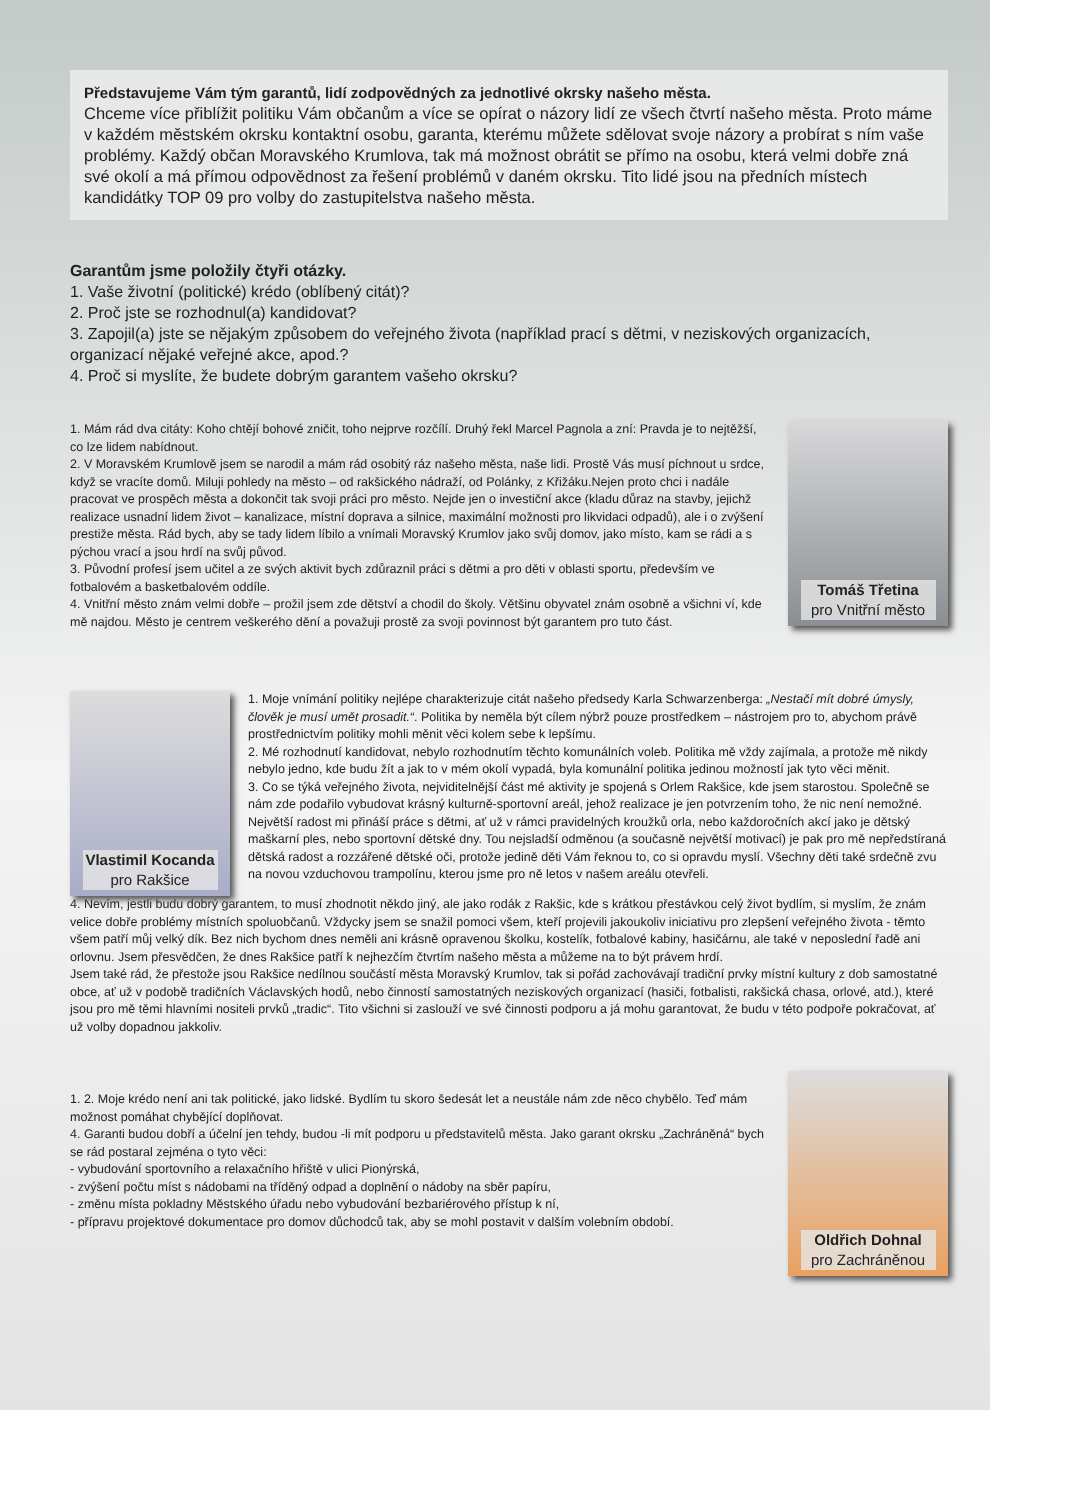Představujeme Vám tým garantů, lidí zodpovědných za jednotlivé okrsky našeho města.
Chceme více přiblížit politiku Vám občanům a více se opírat o názory lidí ze všech čtvrtí našeho města. Proto máme v každém městském okrsku kontaktní osobu, garanta, kterému můžete sdělovat svoje názory a probírat s ním vaše problémy. Každý občan Moravského Krumlova, tak má možnost obrátit se přímo na osobu, která velmi dobře zná své okolí a má přímou odpovědnost za řešení problémů v daném okrsku. Tito lidé jsou na předních místech kandidátky TOP 09 pro volby do zastupitelstva našeho města.
Garantům jsme položily čtyři otázky.
1. Vaše životní (politické) krédo (oblíbený citát)?
2. Proč jste se rozhodnul(a) kandidovat?
3. Zapojil(a) jste se nějakým způsobem do veřejného života (například prací s dětmi, v neziskových organizacích, organizací nějaké veřejné akce, apod.?
4. Proč si myslíte, že budete dobrým garantem vašeho okrsku?
1. Mám rád dva citáty: Koho chtějí bohové zničit, toho nejprve rozčílí. Druhý řekl Marcel Pagnola a zní: Pravda je to nejtěžší, co lze lidem nabídnout.
2. V Moravském Krumlově jsem se narodil a mám rád osobitý ráz našeho města, naše lidi. Prostě Vás musí píchnout u srdce, když se vracíte domů. Miluji pohledy na město – od rakšického nádraží, od Polánky, z Křižáku.Nejen proto chci i nadále pracovat ve prospěch města a dokončit tak svoji práci pro město. Nejde jen o investiční akce (kladu důraz na stavby, jejichž realizace usnadní lidem život – kanalizace, místní doprava a silnice, maximální možnosti pro likvidaci odpadů), ale i o zvýšení prestiže města. Rád bych, aby se tady lidem líbilo a vnímali Moravský Krumlov jako svůj domov, jako místo, kam se rádi a s pýchou vrací a jsou hrdí na svůj původ.
3. Původní profesí jsem učitel a ze svých aktivit bych zdůraznil práci s dětmi a pro děti v oblasti sportu, především ve fotbalovém a basketbalovém oddíle.
4. Vnitřní město znám velmi dobře – prožil jsem zde dětství a chodil do školy. Většinu obyvatel znám osobně a všichni ví, kde mě najdou. Město je centrem veškerého dění a považuji prostě za svoji povinnost být garantem pro tuto část.
Tomáš Třetina
pro Vnitřní město
Vlastimil Kocanda
pro Rakšice
1. Moje vnímání politiky nejlépe charakterizuje citát našeho předsedy Karla Schwarzenberga: „Nestačí mít dobré úmysly, člověk je musí umět prosadit.“. Politika by neměla být cílem nýbrž pouze prostředkem – nástrojem pro to, abychom právě prostřednictvím politiky mohli měnit věci kolem sebe k lepšímu.
2. Mé rozhodnutí kandidovat, nebylo rozhodnutím těchto komunálních voleb. Politika mě vždy zajímala, a protože mě nikdy nebylo jedno, kde budu žít a jak to v mém okolí vypadá, byla komunální politika jedinou možností jak tyto věci měnit.
3. Co se týká veřejného života, nejviditelnější část mé aktivity je spojená s Orlem Rakšice, kde jsem starostou. Společně se nám zde podařilo vybudovat krásný kulturně-sportovní areál, jehož realizace je jen potvrzením toho, že nic není nemožné. Největší radost mi přináší práce s dětmi, ať už v rámci pravidelných kroužků orla, nebo každoročních akcí jako je dětský maškarní ples, nebo sportovní dětské dny. Tou nejsladší odměnou (a současně největší motivací) je pak pro mě nepředstíraná dětská radost a rozzářené dětské oči, protože jedině děti Vám řeknou to, co si opravdu myslí. Všechny děti také srdečně zvu na novou vzduchovou trampolínu, kterou jsme pro ně letos v našem areálu otevřeli.
4. Nevím, jestli budu dobrý garantem, to musí zhodnotit někdo jiný, ale jako rodák z Rakšic, kde s krátkou přestávkou celý život bydlím, si myslím, že znám velice dobře problémy místních spoluobčanů. Vždycky jsem se snažil pomoci všem, kteří projevili jakoukoliv iniciativu pro zlepšení veřejného života - těmto všem patří můj velký dík. Bez nich bychom dnes neměli ani krásně opravenou školku, kostelík, fotbalové kabiny, hasičárnu, ale také v neposlední řadě ani orlovnu. Jsem přesvědčen, že dnes Rakšice patří k nejhezčím čtvrtím našeho města a můžeme na to být právem hrdí.
Jsem také rád, že přestože jsou Rakšice nedílnou součástí města Moravský Krumlov, tak si pořád zachovávají tradiční prvky místní kultury z dob samostatné obce, ať už v podobě tradičních Václavských hodů, nebo činností samostatných neziskových organizací (hasiči, fotbalisti, rakšická chasa, orlové, atd.), které jsou pro mě těmi hlavními nositeli prvků „tradic“. Tito všichni si zaslouží ve své činnosti podporu a já mohu garantovat, že budu v této podpoře pokračovat, ať už volby dopadnou jakkoliv.
1. 2. Moje krédo není ani tak politické, jako lidské. Bydlím tu skoro šedesát let a neustále nám zde něco chybělo. Teď mám možnost pomáhat chybějící doplňovat.
4. Garanti budou dobří a účelní jen tehdy, budou -li mít podporu u představitelů města. Jako garant okrsku „Zachráněná“ bych se rád postaral zejména o tyto věci:
- vybudování sportovního a relaxačního hřiště v ulici Pionýrská,
- zvýšení počtu míst s nádobami na tříděný odpad a doplnění o nádoby na sběr papíru,
- změnu místa pokladny Městského úřadu nebo vybudování bezbariérového přístup k ní,
- přípravu projektové dokumentace pro domov důchodců tak, aby se mohl postavit v dalším volebním období.
Oldřich Dohnal
pro Zachráněnou